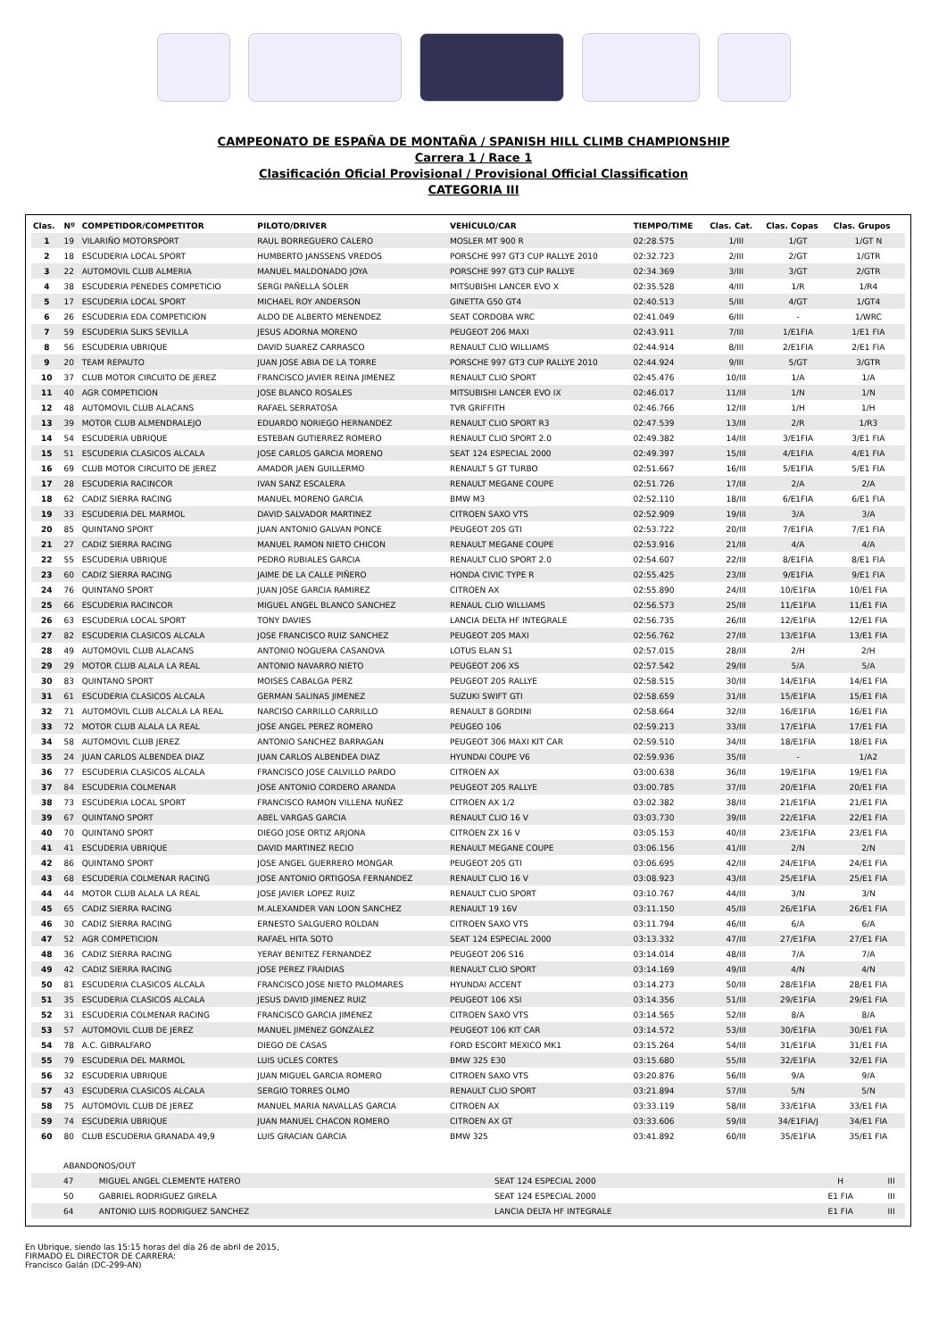CAMPEONATO DE ESPAÑA DE MONTAÑA / SPANISH HILL CLIMB CHAMPIONSHIP
Carrera 1 / Race 1
Clasificación Oficial Provisional / Provisional Official Classification
CATEGORIA III
| Clas. | Nº | COMPETIDOR/COMPETITOR | PILOTO/DRIVER | VEHÍCULO/CAR | TIEMPO/TIME | Clas. Cat. | Clas. Copas | Clas. Grupos |
| --- | --- | --- | --- | --- | --- | --- | --- | --- |
| 1 | 19 | VILARIÑO MOTORSPORT | RAUL BORREGUERO CALERO | MOSLER MT 900 R | 02:28.575 | 1/III | 1/GT | 1/GT N |
| 2 | 18 | ESCUDERIA LOCAL SPORT | HUMBERTO JANSSENS VREDOS | PORSCHE 997 GT3 CUP RALLYE 2010 | 02:32.723 | 2/III | 2/GT | 1/GTR |
| 3 | 22 | AUTOMOVIL CLUB ALMERIA | MANUEL MALDONADO JOYA | PORSCHE 997 GT3 CUP RALLYE | 02:34.369 | 3/III | 3/GT | 2/GTR |
| 4 | 38 | ESCUDERIA PENEDES COMPETICIO | SERGI PAÑELLA SOLER | MITSUBISHI LANCER EVO X | 02:35.528 | 4/III | 1/R | 1/R4 |
| 5 | 17 | ESCUDERIA LOCAL SPORT | MICHAEL ROY ANDERSON | GINETTA G50 GT4 | 02:40.513 | 5/III | 4/GT | 1/GT4 |
| 6 | 26 | ESCUDERIA EDA COMPETICION | ALDO DE ALBERTO MENENDEZ | SEAT CORDOBA WRC | 02:41.049 | 6/III | - | 1/WRC |
| 7 | 59 | ESCUDERIA SLIKS SEVILLA | JESUS ADORNA MORENO | PEUGEOT 206 MAXI | 02:43.911 | 7/III | 1/E1FIA | 1/E1 FIA |
| 8 | 56 | ESCUDERIA UBRIQUE | DAVID SUAREZ CARRASCO | RENAULT CLIO WILLIAMS | 02:44.914 | 8/III | 2/E1FIA | 2/E1 FIA |
| 9 | 20 | TEAM REPAUTO | JUAN JOSE ABIA DE LA TORRE | PORSCHE 997 GT3 CUP RALLYE 2010 | 02:44.924 | 9/III | 5/GT | 3/GTR |
| 10 | 37 | CLUB MOTOR CIRCUITO DE JEREZ | FRANCISCO JAVIER REINA JIMENEZ | RENAULT CLIO SPORT | 02:45.476 | 10/III | 1/A | 1/A |
| 11 | 40 | AGR COMPETICION | JOSE BLANCO ROSALES | MITSUBISHI LANCER EVO IX | 02:46.017 | 11/III | 1/N | 1/N |
| 12 | 48 | AUTOMOVIL CLUB ALACANS | RAFAEL SERRATOSA | TVR GRIFFITH | 02:46.766 | 12/III | 1/H | 1/H |
| 13 | 39 | MOTOR CLUB ALMENDRALEJO | EDUARDO NORIEGO HERNANDEZ | RENAULT CLIO SPORT R3 | 02:47.539 | 13/III | 2/R | 1/R3 |
| 14 | 54 | ESCUDERIA UBRIQUE | ESTEBAN GUTIERREZ ROMERO | RENAULT CLIO SPORT 2.0 | 02:49.382 | 14/III | 3/E1FIA | 3/E1 FIA |
| 15 | 51 | ESCUDERIA CLASICOS ALCALA | JOSE CARLOS GARCIA MORENO | SEAT 124 ESPECIAL 2000 | 02:49.397 | 15/III | 4/E1FIA | 4/E1 FIA |
| 16 | 69 | CLUB MOTOR CIRCUITO DE JEREZ | AMADOR JAEN GUILLERMO | RENAULT 5 GT TURBO | 02:51.667 | 16/III | 5/E1FIA | 5/E1 FIA |
| 17 | 28 | ESCUDERIA RACINCOR | IVAN SANZ ESCALERA | RENAULT MEGANE COUPE | 02:51.726 | 17/III | 2/A | 2/A |
| 18 | 62 | CADIZ SIERRA RACING | MANUEL MORENO GARCIA | BMW M3 | 02:52.110 | 18/III | 6/E1FIA | 6/E1 FIA |
| 19 | 33 | ESCUDERIA DEL MARMOL | DAVID SALVADOR MARTINEZ | CITROEN SAXO VTS | 02:52.909 | 19/III | 3/A | 3/A |
| 20 | 85 | QUINTANO SPORT | JUAN ANTONIO GALVAN PONCE | PEUGEOT 205 GTI | 02:53.722 | 20/III | 7/E1FIA | 7/E1 FIA |
| 21 | 27 | CADIZ SIERRA RACING | MANUEL RAMON NIETO CHICON | RENAULT MEGANE COUPE | 02:53.916 | 21/III | 4/A | 4/A |
| 22 | 55 | ESCUDERIA UBRIQUE | PEDRO RUBIALES GARCIA | RENAULT CLIO SPORT 2.0 | 02:54.607 | 22/III | 8/E1FIA | 8/E1 FIA |
| 23 | 60 | CADIZ SIERRA RACING | JAIME DE LA CALLE PIÑERO | HONDA CIVIC TYPE R | 02:55.425 | 23/III | 9/E1FIA | 9/E1 FIA |
| 24 | 76 | QUINTANO SPORT | JUAN JOSE GARCIA RAMIREZ | CITROEN AX | 02:55.890 | 24/III | 10/E1FIA | 10/E1 FIA |
| 25 | 66 | ESCUDERIA RACINCOR | MIGUEL ANGEL BLANCO SANCHEZ | RENAUL CLIO WILLIAMS | 02:56.573 | 25/III | 11/E1FIA | 11/E1 FIA |
| 26 | 63 | ESCUDERIA LOCAL SPORT | TONY DAVIES | LANCIA DELTA HF INTEGRALE | 02:56.735 | 26/III | 12/E1FIA | 12/E1 FIA |
| 27 | 82 | ESCUDERIA CLASICOS ALCALA | JOSE FRANCISCO RUIZ SANCHEZ | PEUGEOT 205 MAXI | 02:56.762 | 27/III | 13/E1FIA | 13/E1 FIA |
| 28 | 49 | AUTOMOVIL CLUB ALACANS | ANTONIO NOGUERA CASANOVA | LOTUS ELAN S1 | 02:57.015 | 28/III | 2/H | 2/H |
| 29 | 29 | MOTOR CLUB ALALA LA REAL | ANTONIO NAVARRO NIETO | PEUGEOT 206 XS | 02:57.542 | 29/III | 5/A | 5/A |
| 30 | 83 | QUINTANO SPORT | MOISES CABALGA PERZ | PEUGEOT 205 RALLYE | 02:58.515 | 30/III | 14/E1FIA | 14/E1 FIA |
| 31 | 61 | ESCUDERIA CLASICOS ALCALA | GERMAN SALINAS JIMENEZ | SUZUKI SWIFT GTI | 02:58.659 | 31/III | 15/E1FIA | 15/E1 FIA |
| 32 | 71 | AUTOMOVIL CLUB ALCALA LA REAL | NARCISO CARRILLO CARRILLO | RENAULT 8 GORDINI | 02:58.664 | 32/III | 16/E1FIA | 16/E1 FIA |
| 33 | 72 | MOTOR CLUB ALALA LA REAL | JOSE ANGEL PEREZ ROMERO | PEUGEO 106 | 02:59.213 | 33/III | 17/E1FIA | 17/E1 FIA |
| 34 | 58 | AUTOMOVIL CLUB JEREZ | ANTONIO SANCHEZ BARRAGAN | PEUGEOT 306 MAXI KIT CAR | 02:59.510 | 34/III | 18/E1FIA | 18/E1 FIA |
| 35 | 24 | JUAN CARLOS ALBENDEA DIAZ | JUAN CARLOS ALBENDEA DIAZ | HYUNDAI COUPE V6 | 02:59.936 | 35/III | - | 1/A2 |
| 36 | 77 | ESCUDERIA CLASICOS ALCALA | FRANCISCO JOSE CALVILLO PARDO | CITROEN AX | 03:00.638 | 36/III | 19/E1FIA | 19/E1 FIA |
| 37 | 84 | ESCUDERIA COLMENAR | JOSE ANTONIO CORDERO ARANDA | PEUGEOT 205 RALLYE | 03:00.785 | 37/III | 20/E1FIA | 20/E1 FIA |
| 38 | 73 | ESCUDERIA LOCAL SPORT | FRANCISCO RAMON VILLENA NUÑEZ | CITROEN AX 1/2 | 03:02.382 | 38/III | 21/E1FIA | 21/E1 FIA |
| 39 | 67 | QUINTANO SPORT | ABEL VARGAS GARCIA | RENAULT CLIO 16 V | 03:03.730 | 39/III | 22/E1FIA | 22/E1 FIA |
| 40 | 70 | QUINTANO SPORT | DIEGO JOSE ORTIZ ARJONA | CITROEN ZX 16 V | 03:05.153 | 40/III | 23/E1FIA | 23/E1 FIA |
| 41 | 41 | ESCUDERIA UBRIQUE | DAVID MARTINEZ RECIO | RENAULT MEGANE COUPE | 03:06.156 | 41/III | 2/N | 2/N |
| 42 | 86 | QUINTANO SPORT | JOSE ANGEL GUERRERO MONGAR | PEUGEOT 205 GTI | 03:06.695 | 42/III | 24/E1FIA | 24/E1 FIA |
| 43 | 68 | ESCUDERIA COLMENAR RACING | JOSE ANTONIO ORTIGOSA FERNANDEZ | RENAULT CLIO 16 V | 03:08.923 | 43/III | 25/E1FIA | 25/E1 FIA |
| 44 | 44 | MOTOR CLUB ALALA LA REAL | JOSE JAVIER LOPEZ RUIZ | RENAULT CLIO SPORT | 03:10.767 | 44/III | 3/N | 3/N |
| 45 | 65 | CADIZ SIERRA RACING | M.ALEXANDER VAN LOON SANCHEZ | RENAULT 19 16V | 03:11.150 | 45/III | 26/E1FIA | 26/E1 FIA |
| 46 | 30 | CADIZ SIERRA RACING | ERNESTO SALGUERO ROLDAN | CITROEN SAXO VTS | 03:11.794 | 46/III | 6/A | 6/A |
| 47 | 52 | AGR COMPETICION | RAFAEL HITA SOTO | SEAT 124 ESPECIAL 2000 | 03:13.332 | 47/III | 27/E1FIA | 27/E1 FIA |
| 48 | 36 | CADIZ SIERRA RACING | YERAY BENITEZ FERNANDEZ | PEUGEOT 206 S16 | 03:14.014 | 48/III | 7/A | 7/A |
| 49 | 42 | CADIZ SIERRA RACING | JOSE PEREZ FRAIDIAS | RENAULT CLIO SPORT | 03:14.169 | 49/III | 4/N | 4/N |
| 50 | 81 | ESCUDERIA CLASICOS ALCALA | FRANCISCO JOSE NIETO PALOMARES | HYUNDAI ACCENT | 03:14.273 | 50/III | 28/E1FIA | 28/E1 FIA |
| 51 | 35 | ESCUDERIA CLASICOS ALCALA | JESUS DAVID JIMENEZ RUIZ | PEUGEOT 106 XSI | 03:14.356 | 51/III | 29/E1FIA | 29/E1 FIA |
| 52 | 31 | ESCUDERIA COLMENAR RACING | FRANCISCO GARCIA JIMENEZ | CITROEN SAXO VTS | 03:14.565 | 52/III | 8/A | 8/A |
| 53 | 57 | AUTOMOVIL CLUB DE JEREZ | MANUEL JIMENEZ GONZALEZ | PEUGEOT 106 KIT CAR | 03:14.572 | 53/III | 30/E1FIA | 30/E1 FIA |
| 54 | 78 | A.C. GIBRALFARO | DIEGO DE CASAS | FORD ESCORT MEXICO MK1 | 03:15.264 | 54/III | 31/E1FIA | 31/E1 FIA |
| 55 | 79 | ESCUDERIA DEL MARMOL | LUIS UCLES CORTES | BMW 325 E30 | 03:15.680 | 55/III | 32/E1FIA | 32/E1 FIA |
| 56 | 32 | ESCUDERIA UBRIQUE | JUAN MIGUEL GARCIA ROMERO | CITROEN SAXO VTS | 03:20.876 | 56/III | 9/A | 9/A |
| 57 | 43 | ESCUDERIA CLASICOS ALCALA | SERGIO TORRES OLMO | RENAULT CLIO SPORT | 03:21.894 | 57/III | 5/N | 5/N |
| 58 | 75 | AUTOMOVIL CLUB DE JEREZ | MANUEL MARIA NAVALLAS GARCIA | CITROEN AX | 03:33.119 | 58/III | 33/E1FIA | 33/E1 FIA |
| 59 | 74 | ESCUDERIA UBRIQUE | JUAN MANUEL CHACON ROMERO | CITROEN AX GT | 03:33.606 | 59/III | 34/E1FIA/J | 34/E1 FIA |
| 60 | 80 | CLUB ESCUDERIA GRANADA 49,9 | LUIS GRACIAN GARCIA | BMW 325 | 03:41.892 | 60/III | 35/E1FIA | 35/E1 FIA |
| | ABANDONOS/OUT | | | | |
| | 47 | MIGUEL ANGEL CLEMENTE HATERO | SEAT 124 ESPECIAL 2000 | H | III |
| | 50 | GABRIEL RODRIGUEZ GIRELA | SEAT 124 ESPECIAL 2000 | E1 FIA | III |
| | 64 | ANTONIO LUIS RODRIGUEZ SANCHEZ | LANCIA DELTA HF INTEGRALE | E1 FIA | III |
En Ubrique, siendo las 15:15 horas del día 26 de abril de 2015,
FIRMADO EL DIRECTOR DE CARRERA:
Francisco Galán (DC-299-AN)